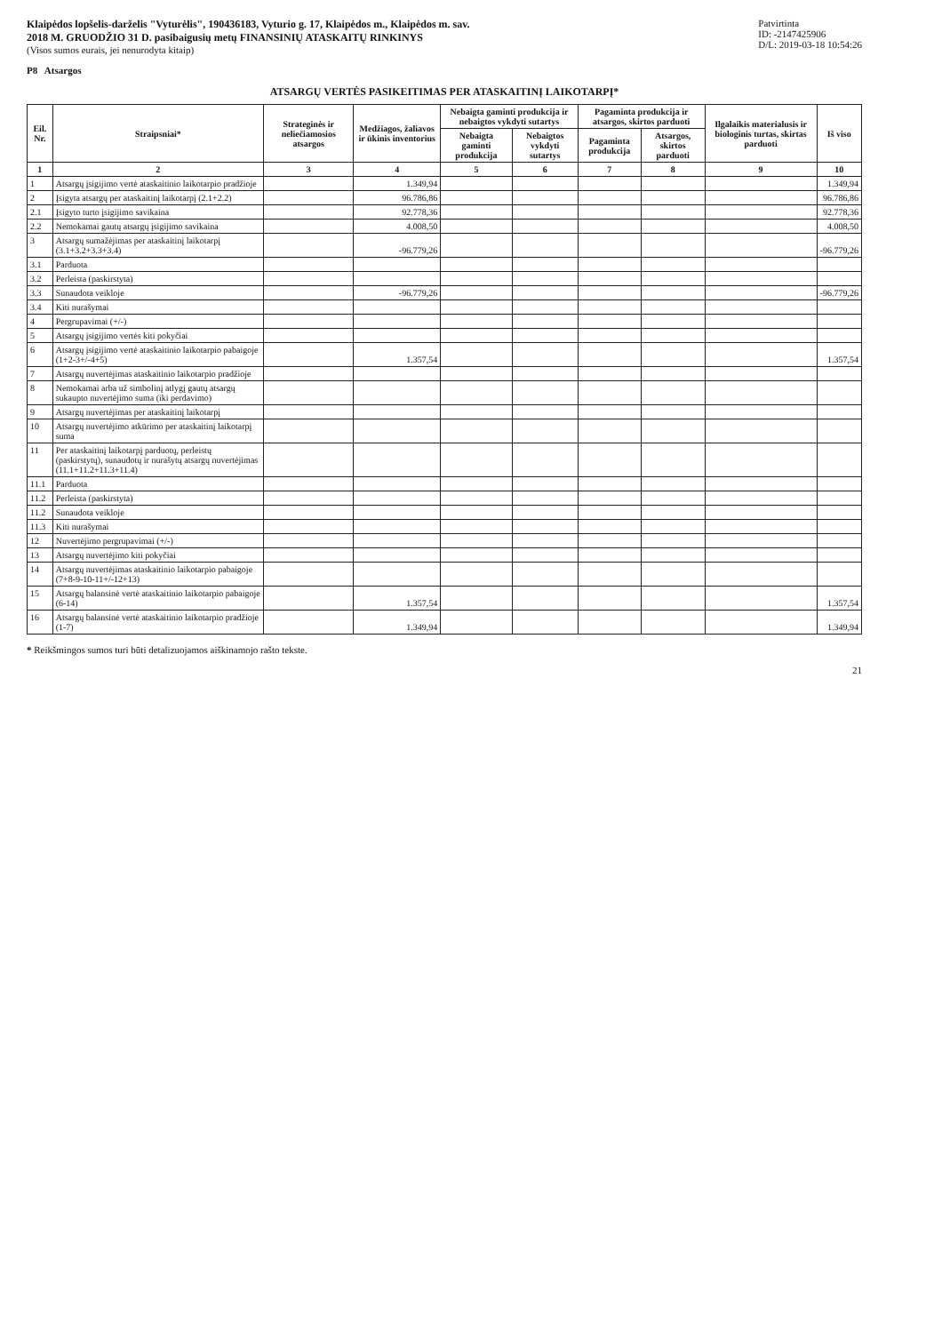Klaipėdos lopšelis-darželis "Vyturėlis", 190436183, Vyturio g. 17, Klaipėdos m., Klaipėdos m. sav.
2018 M. GRUODŽIO 31 D. pasibaigusių metų FINANSINIŲ ATASKAITŲ RINKINYS
(Visos sumos eurais, jei nenurodyta kitaip)
Patvirtinta
ID: -2147425906
D/L: 2019-03-18 10:54:26
P8 Atsargos
ATSARGŲ VERTĖS PASIKEITIMAS PER ATASKAITINĮ LAIKOTARPĮ*
| Eil. Nr. | Straipsniai* | Strateginės ir neliečiamosios atsargos | Medžiagos, žaliavos ir ūkinis inventorius | Nebaigta gaminti produkcija ir nebaigtos vykdyti sutartys | | Pagaminta produkcija ir atsargos, skirtos parduoti | | Ilgalaikis materialusis ir biologinis turtas, skirtas parduoti | Iš viso |
| --- | --- | --- | --- | --- | --- | --- | --- | --- | --- |
| | | | | Nebaigta gaminti produkcija | Nebaigtos vykdyti sutartys | Pagaminta produkcija | Atsargos, skirtos parduoti | | |
| 1 | 2 | 3 | 4 | 5 | 6 | 7 | 8 | 9 | 10 |
| 1 | Atsargų įsigijimo vertė ataskaitinio laikotarpio pradžioje | | 1.349,94 | | | | | | 1.349,94 |
| 2 | Įsigyta atsargų per ataskaitinį laikotarpį (2.1+2.2) | | 96.786,86 | | | | | | 96.786,86 |
| 2.1 | Įsigyto turto įsigijimo savikaina | | 92.778,36 | | | | | | 92.778,36 |
| 2.2 | Nemokamai gautų atsargų įsigijimo savikaina | | 4.008,50 | | | | | | 4.008,50 |
| 3 | Atsargų sumažėjimas per ataskaitinį laikotarpį (3.1+3.2+3.3+3.4) | | -96.779,26 | | | | | | -96.779,26 |
| 3.1 | Parduota | | | | | | | | |
| 3.2 | Perleista (paskirstyta) | | | | | | | | |
| 3.3 | Sunaudota veikloje | | -96.779,26 | | | | | | -96.779,26 |
| 3.4 | Kiti nurašymai | | | | | | | | |
| 4 | Pergrupavimai (+/-) | | | | | | | | |
| 5 | Atsargų įsigijimo vertės kiti pokyčiai | | | | | | | | |
| 6 | Atsargų įsigijimo vertė ataskaitinio laikotarpio pabaigoje (1+2-3+/-4+5) | | 1.357,54 | | | | | | 1.357,54 |
| 7 | Atsargų nuvertėjimas ataskaitinio laikotarpio pradžioje | | | | | | | | |
| 8 | Nemokamai arba už simbolinį atlygį gautų atsargų sukaupto nuvertėjimo suma (iki perdavimo) | | | | | | | | |
| 9 | Atsargų nuvertėjimas per ataskaitinį laikotarpį | | | | | | | | |
| 10 | Atsargų nuvertėjimo atkūrimo per ataskaitinį laikotarpį suma | | | | | | | | |
| 11 | Per ataskaitinį laikotarpį parduotų, perleistų (paskirstytų), sunaudotų ir nurašytų atsargų nuvertėjimas (11.1+11.2+11.3+11.4) | | | | | | | | |
| 11.1 | Parduota | | | | | | | | |
| 11.2 | Perleista (paskirstyta) | | | | | | | | |
| 11.2 | Sunaudota veikloje | | | | | | | | |
| 11.3 | Kiti nurašymai | | | | | | | | |
| 12 | Nuvertėjimo pergrupavimai (+/-) | | | | | | | | |
| 13 | Atsargų nuvertėjimo kiti pokyčiai | | | | | | | | |
| 14 | Atsargų nuvertėjimas ataskaitinio laikotarpio pabaigoje (7+8-9-10-11+/-12+13) | | | | | | | | |
| 15 | Atsargų balansinė vertė ataskaitinio laikotarpio pabaigoje (6-14) | | 1.357,54 | | | | | | 1.357,54 |
| 16 | Atsargų balansinė vertė ataskaitinio laikotarpio pradžioje (1-7) | | 1.349,94 | | | | | | 1.349,94 |
* Reikšmingos sumos turi būti detalizuojamos aiškinamojo rašto tekste.
21